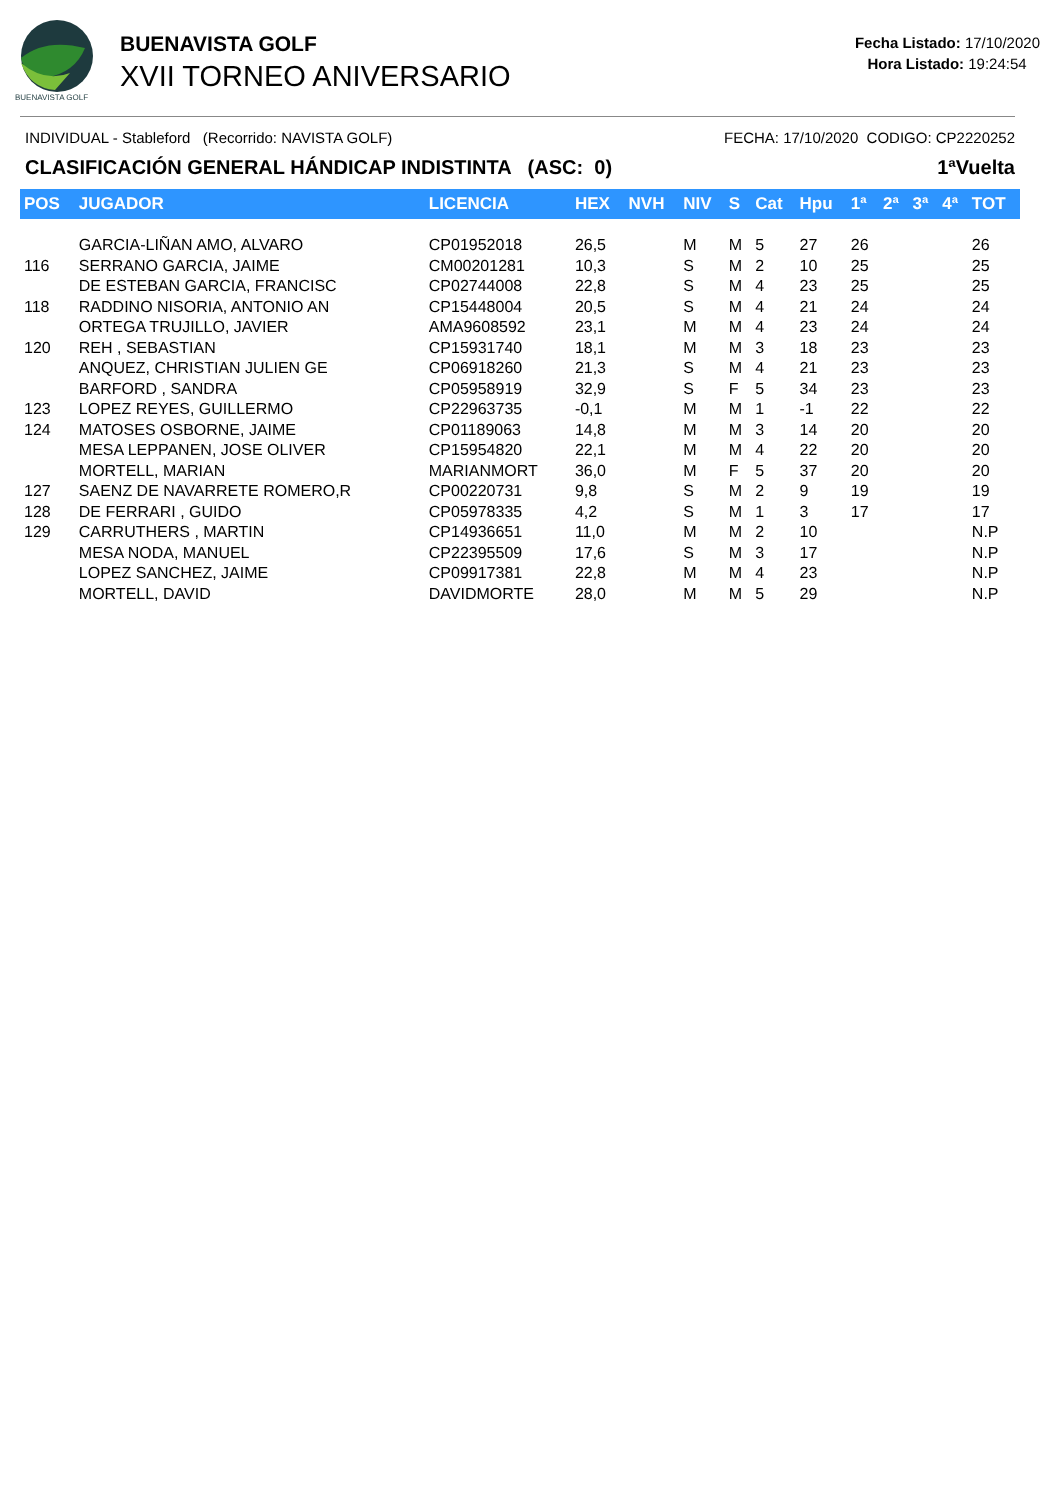BUENAVISTA GOLF
BUENAVISTA GOLF
XVII TORNEO ANIVERSARIO
Fecha Listado: 17/10/2020
Hora Listado: 19:24:54
INDIVIDUAL - Stableford (Recorrido: NAVISTA GOLF) FECHA: 17/10/2020 CODIGO: CP2220252
CLASIFICACIÓN GENERAL HÁNDICAP INDISTINTA (ASC: 0) 1ªVuelta
| POS | JUGADOR | LICENCIA | HEX | NVH | NIV | S | Cat | Hpu | 1ª | 2ª | 3ª | 4ª | TOT |
| --- | --- | --- | --- | --- | --- | --- | --- | --- | --- | --- | --- | --- | --- |
| | GARCIA-LIÑAN AMO, ALVARO | CP01952018 | 26,5 | | M | M | 5 | 27 | 26 | | | | 26 |
| 116 | SERRANO GARCIA, JAIME | CM00201281 | 10,3 | | S | M | 2 | 10 | 25 | | | | 25 |
| | DE ESTEBAN GARCIA, FRANCISC | CP02744008 | 22,8 | | S | M | 4 | 23 | 25 | | | | 25 |
| 118 | RADDINO NISORIA, ANTONIO AN | CP15448004 | 20,5 | | S | M | 4 | 21 | 24 | | | | 24 |
| | ORTEGA TRUJILLO, JAVIER | AMA9608592 | 23,1 | | M | M | 4 | 23 | 24 | | | | 24 |
| 120 | REH , SEBASTIAN | CP15931740 | 18,1 | | M | M | 3 | 18 | 23 | | | | 23 |
| | ANQUEZ, CHRISTIAN JULIEN GE | CP06918260 | 21,3 | | S | M | 4 | 21 | 23 | | | | 23 |
| | BARFORD , SANDRA | CP05958919 | 32,9 | | S | F | 5 | 34 | 23 | | | | 23 |
| 123 | LOPEZ REYES, GUILLERMO | CP22963735 | -0,1 | | M | M | 1 | -1 | 22 | | | | 22 |
| 124 | MATOSES OSBORNE, JAIME | CP01189063 | 14,8 | | M | M | 3 | 14 | 20 | | | | 20 |
| | MESA LEPPANEN, JOSE OLIVER | CP15954820 | 22,1 | | M | M | 4 | 22 | 20 | | | | 20 |
| | MORTELL, MARIAN | MARIANMORT | 36,0 | | M | F | 5 | 37 | 20 | | | | 20 |
| 127 | SAENZ DE NAVARRETE ROMERO,R | CP00220731 | 9,8 | | S | M | 2 | 9 | 19 | | | | 19 |
| 128 | DE FERRARI , GUIDO | CP05978335 | 4,2 | | S | M | 1 | 3 | 17 | | | | 17 |
| 129 | CARRUTHERS , MARTIN | CP14936651 | 11,0 | | M | M | 2 | 10 | | | | | N.P |
| | MESA NODA, MANUEL | CP22395509 | 17,6 | | S | M | 3 | 17 | | | | | N.P |
| | LOPEZ SANCHEZ, JAIME | CP09917381 | 22,8 | | M | M | 4 | 23 | | | | | N.P |
| | MORTELL, DAVID | DAVIDMORTE | 28,0 | | M | M | 5 | 29 | | | | | N.P |